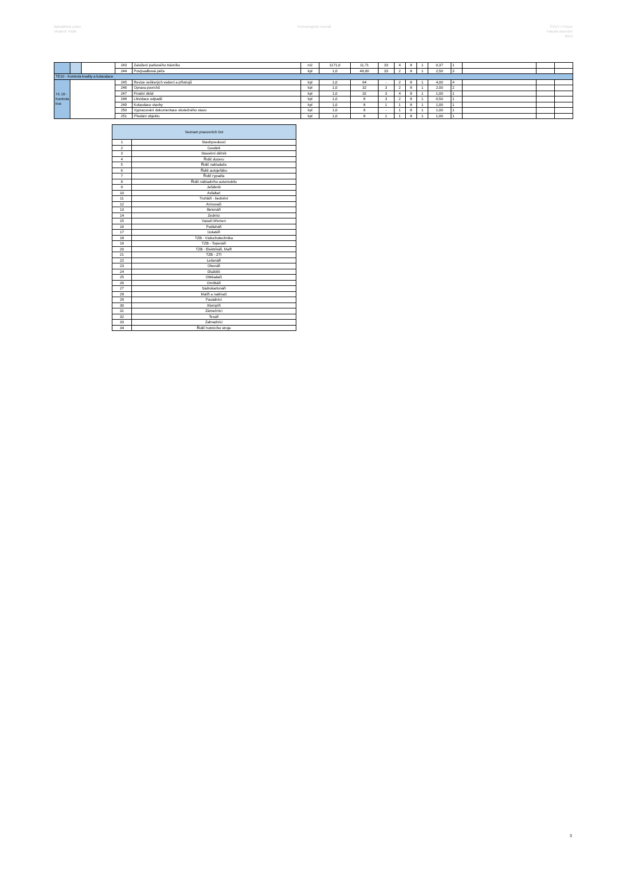Bakalářská práce
Vladimír Vičák
Technologický normál ČVUT v Praze
Fakulta stavební
2019
| | | | 243 | Založení parkového trávníku | m2 | 1171,0 | 11,71 | 33 | 4 | 8 | 1 | 0,37 | 1 | | | |
| | | | 244 | Povýsadbová péče | kpl | 1,0 | 40,00 | 33 | 2 | 8 | 1 | 2,50 | 3 | | | |
| TE10 - Kontrola kvality a kolaudace | | | | | | | | | | | | | | | | |
| TE 10 - Kontrola kva | | | 245 | Revize veškerých vedení a přístrojů | kpl | 1,0 | 64 | - | 2 | 8 | 1 | 4,00 | 4 | | | |
| | | | 246 | Oprava povrchů | kpl | 1,0 | 32 | 3 | 2 | 8 | 1 | 2,00 | 2 | | | |
| | | | 247 | Finální úklid | kpl | 1,0 | 32 | 3 | 4 | 8 | 1 | 1,00 | 1 | | | |
| | | | 248 | Likvidace odpadů | kpl | 1,0 | 8 | 3 | 2 | 8 | 1 | 0,50 | 1 | | | |
| | | | 249 | Kolaudace stavby | kpl | 1,0 | 8 | 1 | 1 | 8 | 1 | 1,00 | 1 | | | |
| | | | 250 | Vypracování dokumentace skutečného stavu | kpl | 1,0 | 8 | - | 1 | 8 | 1 | 1,00 | 1 | | | |
| | | | 251 | Předání objektu | kpl | 1,0 | 8 | 1 | 1 | 8 | 1 | 1,00 | 1 | | | |
| Seznam pracovních čet | |
| --- | --- |
| 1 | Stavbyvedoucí |
| 2 | Geodeti |
| 3 | Stavební dělník |
| 4 | Řidič dozeru |
| 5 | Řidič nakladače |
| 6 | Řidič autojeřábu |
| 7 | Řidič rypadla |
| 8 | Řidič nákladního automobilu |
| 9 | Jeřábník |
| 10 | Asfaltari |
| 11 | Truhláři - bednění |
| 12 | Armovači |
| 13 | Betonáři |
| 14 | Zedníci |
| 15 | Vazači břemen |
| 16 | Podlaháři |
| 17 | Izolatéři |
| 18 | TZB - Vzduchotechnika |
| 19 | TZB - Topenáři |
| 20 | TZB - Elektrikáři, MaR |
| 21 | TZB - ZTI |
| 22 | Lešenáři |
| 23 | Okenáři |
| 24 | Dlaždiči |
| 25 | Obkladači |
| 26 | Omítkáři |
| 27 | Sádrokartonáři |
| 28 | Malíři a natěrači |
| 29 | Fasádníci |
| 30 | Klempíři |
| 31 | Zámečníci |
| 32 | Tesaři |
| 33 | Zahradníci |
| 34 | Řidič hutnícího stroje |
3